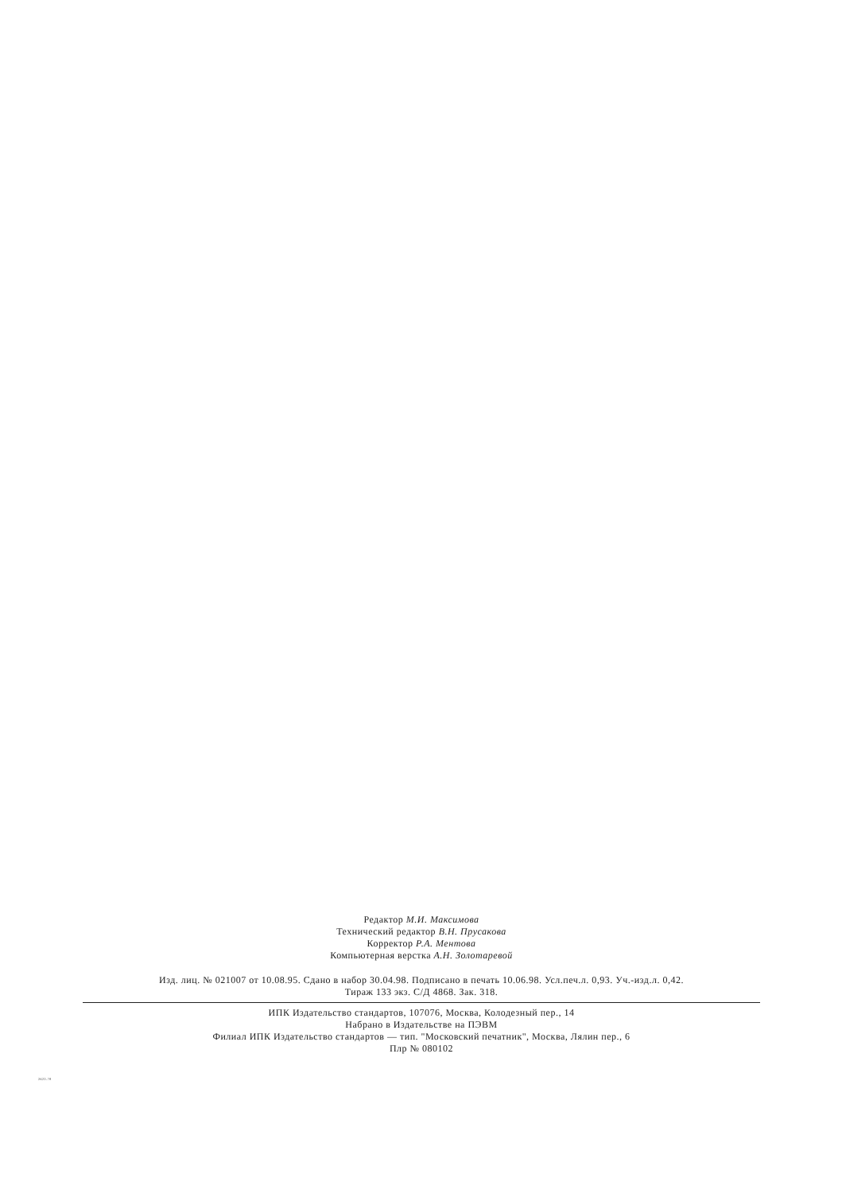Редактор М.И. Максимова
Технический редактор В.Н. Прусакова
Корректор Р.А. Ментова
Компьютерная верстка А.Н. Золотаревой
Изд. лиц. № 021007 от 10.08.95. Сдано в набор 30.04.98. Подписано в печать 10.06.98. Усл.печ.л. 0,93. Уч.-изд.л. 0,42.
Тираж 133 экз. С/Д 4868. Зак. 318.
ИПК Издательство стандартов, 107076, Москва, Колодезный пер., 14
Набрано в Издательстве на ПЭВМ
Филиал ИПК Издательство стандартов — тип. "Московский печатник", Москва, Лялин пер., 6
Плр № 080102
2622-78